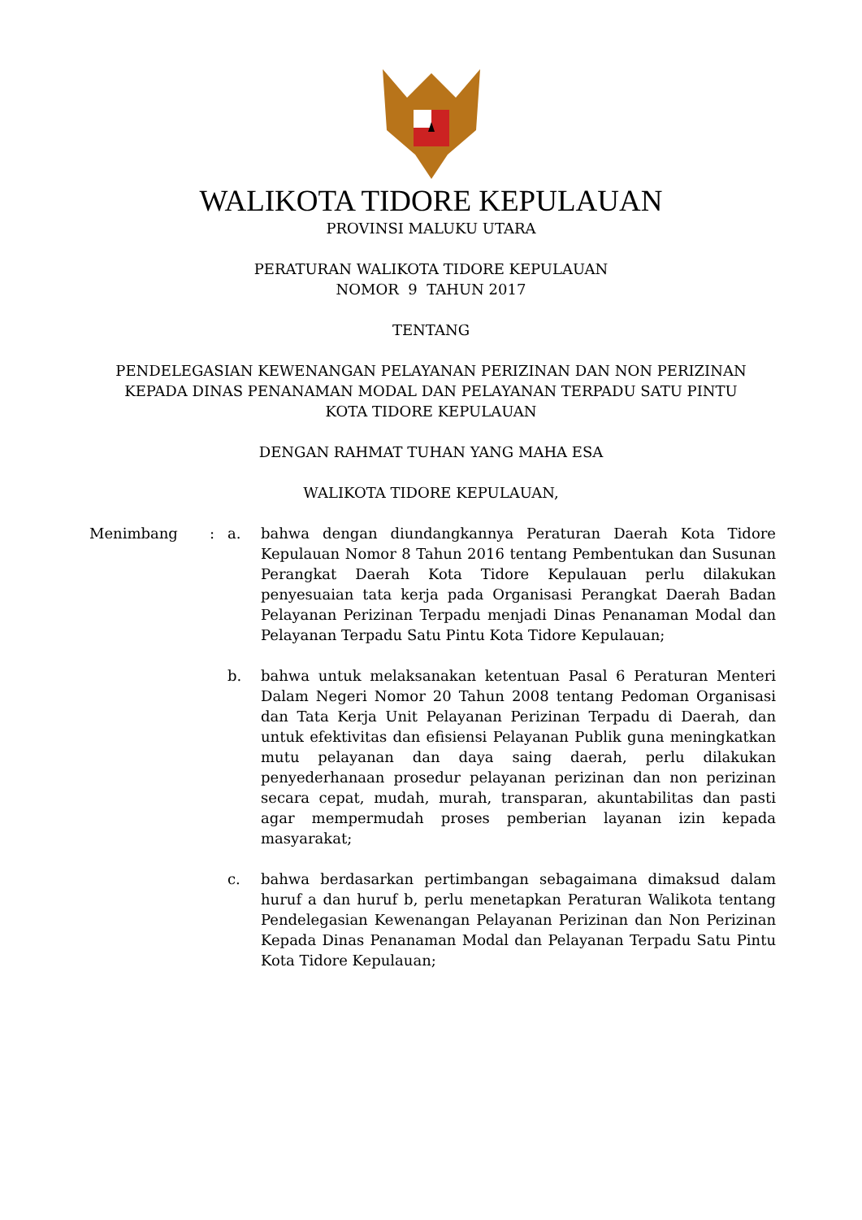WALIKOTA TIDORE KEPULAUAN
PROVINSI MALUKU UTARA
PERATURAN WALIKOTA TIDORE KEPULAUAN
NOMOR 9 TAHUN 2017
TENTANG
PENDELEGASIAN KEWENANGAN PELAYANAN PERIZINAN DAN NON PERIZINAN
KEPADA DINAS PENANAMAN MODAL DAN PELAYANAN TERPADU SATU PINTU
KOTA TIDORE KEPULAUAN
DENGAN RAHMAT TUHAN YANG MAHA ESA
WALIKOTA TIDORE KEPULAUAN,
Menimbang : a. bahwa dengan diundangkannya Peraturan Daerah Kota Tidore Kepulauan Nomor 8 Tahun 2016 tentang Pembentukan dan Susunan Perangkat Daerah Kota Tidore Kepulauan perlu dilakukan penyesuaian tata kerja pada Organisasi Perangkat Daerah Badan Pelayanan Perizinan Terpadu menjadi Dinas Penanaman Modal dan Pelayanan Terpadu Satu Pintu Kota Tidore Kepulauan;
b. bahwa untuk melaksanakan ketentuan Pasal 6 Peraturan Menteri Dalam Negeri Nomor 20 Tahun 2008 tentang Pedoman Organisasi dan Tata Kerja Unit Pelayanan Perizinan Terpadu di Daerah, dan untuk efektivitas dan efisiensi Pelayanan Publik guna meningkatkan mutu pelayanan dan daya saing daerah, perlu dilakukan penyederhanaan prosedur pelayanan perizinan dan non perizinan secara cepat, mudah, murah, transparan, akuntabilitas dan pasti agar mempermudah proses pemberian layanan izin kepada masyarakat;
c. bahwa berdasarkan pertimbangan sebagaimana dimaksud dalam huruf a dan huruf b, perlu menetapkan Peraturan Walikota tentang Pendelegasian Kewenangan Pelayanan Perizinan dan Non Perizinan Kepada Dinas Penanaman Modal dan Pelayanan Terpadu Satu Pintu Kota Tidore Kepulauan;